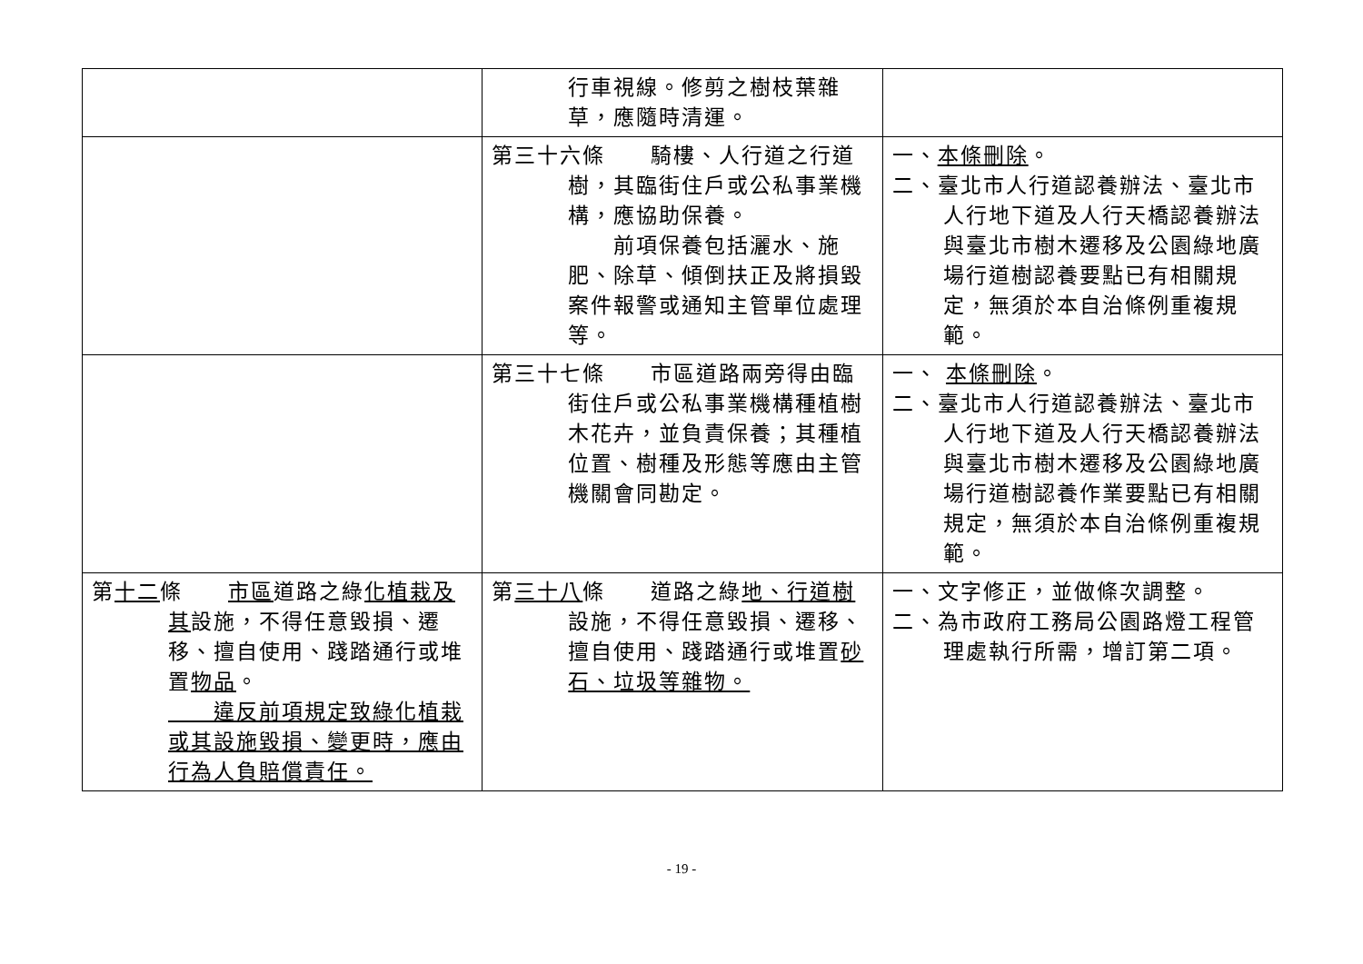| | 行車視線。修剪之樹枝葉雜草，應隨時清運。 | |
| | 第三十六條 騎樓、人行道之行道樹，其臨街住戶或公私事業機構，應協助保養。 前項保養包括灑水、施肥、除草、傾倒扶正及將損毀案件報警或通知主管單位處理等。 | 一、 本條刪除 。 二、臺北市人行道認養辦法、臺北市人行地下道及人行天橋認養辦法與臺北市樹木遷移及公園綠地廣場行道樹認養要點已有相關規定，無須於本自治條例重複規範。 |
| | 第三十七條 市區道路兩旁得由臨街住戶或公私事業機構種植樹木花卉，並負責保養；其種植位置、樹種及形態等應由主管機關會同勘定。 | 一、 本條刪除 。 二、臺北市人行道認養辦法、臺北市人行地下道及人行天橋認養辦法與臺北市樹木遷移及公園綠地廣場行道樹認養作業要點已有相關規定，無須於本自治條例重複規範。 |
| 第 十二 條 市區 道路之綠 化植栽及其 設施，不得任意毀損、遷移、擅自使用、踐踏通行或堆置 物品 。 違反前項規定致綠化植栽或其設施毀損、變更時，應由行為人負賠償責任。 | 第 三十八 條 道路之綠 地、行道樹 設施，不得任意毀損、遷移、擅自使用、踐踏通行或堆置 砂石、垃圾等雜物。 | 一、文字修正，並做條次調整。 二、為市政府工務局公園路燈工程管理處執行所需，增訂第二項。 |
- 19 -